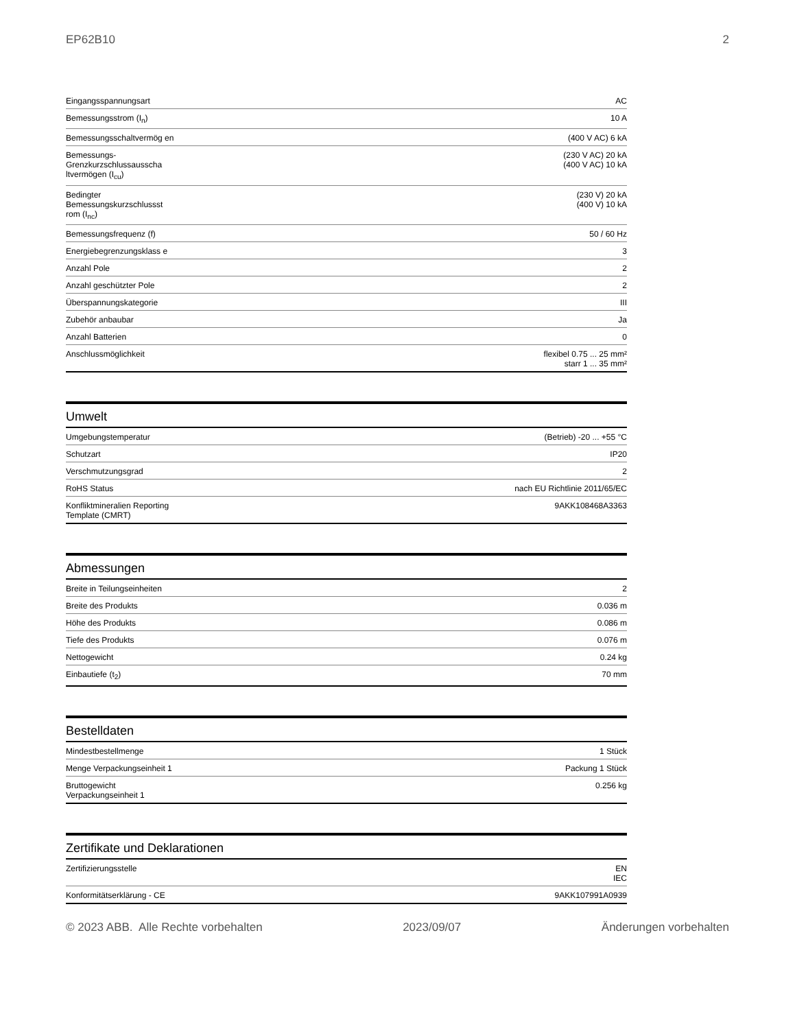EP62B10 2
| Eingangsspannungsart | AC |
| Bemessungsstrom (I<sub>n</sub>) | 10 A |
| Bemessungsschaltvermög en | (400 V AC) 6 kA |
| Bemessungs-Grenzkurzschlussausscha ltvermögen (I<sub>cu</sub>) | (230 V AC) 20 kA (400 V AC) 10 kA |
| Bedingter Bemessungskurzschlussst rom (I<sub>nc</sub>) | (230 V) 20 kA (400 V) 10 kA |
| Bemessungsfrequenz (f) | 50 / 60 Hz |
| Energiebegrenzungsklass e | 3 |
| Anzahl Pole | 2 |
| Anzahl geschützter Pole | 2 |
| Überspannungskategorie | III |
| Zubehör anbaubar | Ja |
| Anzahl Batterien | 0 |
| Anschlussmöglichkeit | flexibel 0.75 ... 25 mm² starr 1 ... 35 mm² |
Umwelt
| Umgebungstemperatur | (Betrieb) -20 ... +55 °C |
| Schutzart | IP20 |
| Verschmutzungsgrad | 2 |
| RoHS Status | nach EU Richtlinie 2011/65/EC |
| Konfliktmineralien Reporting Template (CMRT) | 9AKK108468A3363 |
Abmessungen
| Breite in Teilungseinheiten | 2 |
| Breite des Produkts | 0.036 m |
| Höhe des Produkts | 0.086 m |
| Tiefe des Produkts | 0.076 m |
| Nettogewicht | 0.24 kg |
| Einbautiefe (t<sub>2</sub>) | 70 mm |
Bestelldaten
| Mindestbestellmenge | 1 Stück |
| Menge Verpackungseinheit 1 | Packung 1 Stück |
| Bruttogewicht Verpackungseinheit 1 | 0.256 kg |
Zertifikate und Deklarationen
| Zertifizierungsstelle | EN IEC |
| Konformitätserklärung - CE | 9AKK107991A0939 |
© 2023 ABB. Alle Rechte vorbehalten 2023/09/07 Änderungen vorbehalten